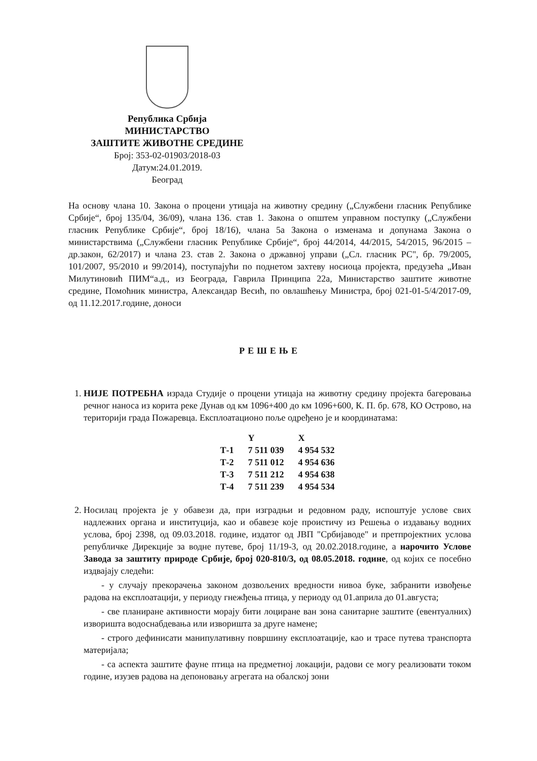Република Србија
МИНИСТАРСТВО
ЗАШТИТЕ ЖИВОТНЕ СРЕДИНЕ
Број: 353-02-01903/2018-03
Датум:24.01.2019.
Београд
На основу члана 10. Закона о процени утицаја на животну средину („Службени гласник Републике Србије“, број 135/04, 36/09), члана 136. став 1. Закона о општем управном поступку („Службени гласник Републике Србије“, број 18/16), члана 5а Закона о изменама и допунама Закона о министарствима („Службени гласник Републике Србије“, број 44/2014, 44/2015, 54/2015, 96/2015 – др.закон, 62/2017) и члана 23. став 2. Закона о државној управи („Сл. гласник РС", бр. 79/2005, 101/2007, 95/2010 и 99/2014), поступајући по поднетом захтеву носиоца пројекта, предузећа „Иван Милутиновић ПИМ“а.д., из Београда, Гаврила Принципа 22а, Министарство заштите животне средине, Помоћник министра, Александар Весић, по овлашћењу Министра, број 021-01-5/4/2017-09, од 11.12.2017.године, доноси
РЕШЕЊЕ
1. НИЈЕ ПОТРЕБНА израда Студије о процени утицаја на животну средину пројекта багеровања речног наноса из корита реке Дунав од км 1096+400 до км 1096+600, К. П. бр. 678, КО Острово, на територији града Пожаревца. Експлоатационо поље одређено је и координатама:
| | Y | X |
| --- | --- | --- |
| Т-1 | 7 511 039 | 4 954 532 |
| Т-2 | 7 511 012 | 4 954 636 |
| Т-3 | 7 511 212 | 4 954 638 |
| Т-4 | 7 511 239 | 4 954 534 |
2. Носилац пројекта је у обавези да, при изградњи и редовном раду, испоштује услове свих надлежних органа и институција, као и обавезе које проистичу из Решења о издавању водних услова, број 2398, од 09.03.2018. године, издатог од ЈВП "Србијаводе" и претпројектних услова републичке Дирекције за водне путеве, број 11/19-3, од 20.02.2018.године, а нарочито Услове Завода за заштиту природе Србије, број 020-810/3, од 08.05.2018. године, од којих се посебно издвајају следећи:
- у случају прекорачења законом дозвољених вредности нивоа буке, забранити извођење радова на експлоатацији, у периоду гнежђења птица, у периоду од 01.априла до 01.августа;
- све планиране активности морају бити лоциране ван зона санитарне заштите (евентуалних) изворишта водоснабдевања или изворишта за друге намене;
- строго дефинисати манипулативну површину експлоатације, као и трасе путева транспорта материјала;
- са аспекта заштите фауне птица на предметној локацији, радови се могу реализовати током године, изузев радова на депоновању агрегата на обалској зони